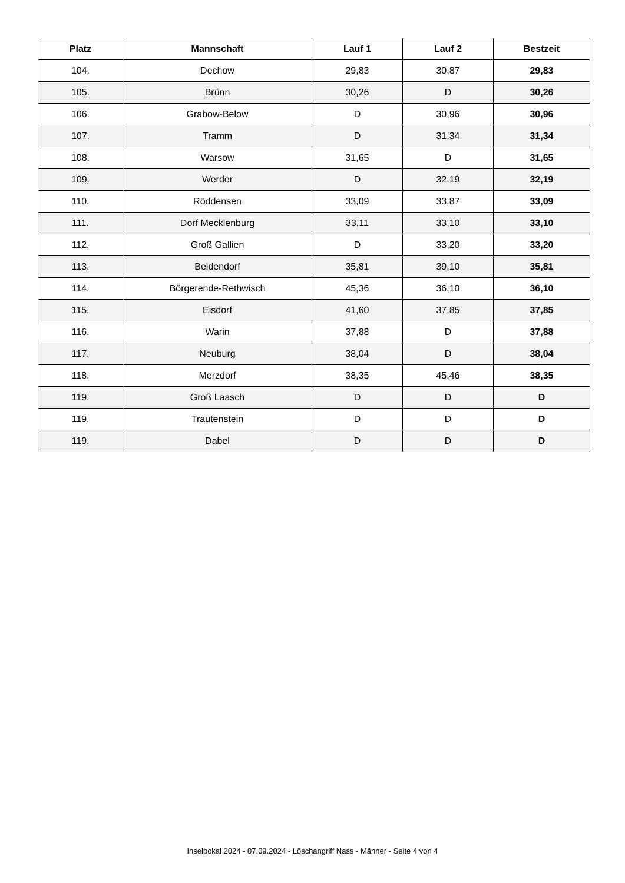| Platz | Mannschaft | Lauf 1 | Lauf 2 | Bestzeit |
| --- | --- | --- | --- | --- |
| 104. | Dechow | 29,83 | 30,87 | 29,83 |
| 105. | Brünn | 30,26 | D | 30,26 |
| 106. | Grabow-Below | D | 30,96 | 30,96 |
| 107. | Tramm | D | 31,34 | 31,34 |
| 108. | Warsow | 31,65 | D | 31,65 |
| 109. | Werder | D | 32,19 | 32,19 |
| 110. | Röddensen | 33,09 | 33,87 | 33,09 |
| 111. | Dorf Mecklenburg | 33,11 | 33,10 | 33,10 |
| 112. | Groß Gallien | D | 33,20 | 33,20 |
| 113. | Beidendorf | 35,81 | 39,10 | 35,81 |
| 114. | Börgerende-Rethwisch | 45,36 | 36,10 | 36,10 |
| 115. | Eisdorf | 41,60 | 37,85 | 37,85 |
| 116. | Warin | 37,88 | D | 37,88 |
| 117. | Neuburg | 38,04 | D | 38,04 |
| 118. | Merzdorf | 38,35 | 45,46 | 38,35 |
| 119. | Groß Laasch | D | D | D |
| 119. | Trautenstein | D | D | D |
| 119. | Dabel | D | D | D |
Inselpokal 2024 - 07.09.2024 - Löschangriff Nass - Männer - Seite 4 von 4